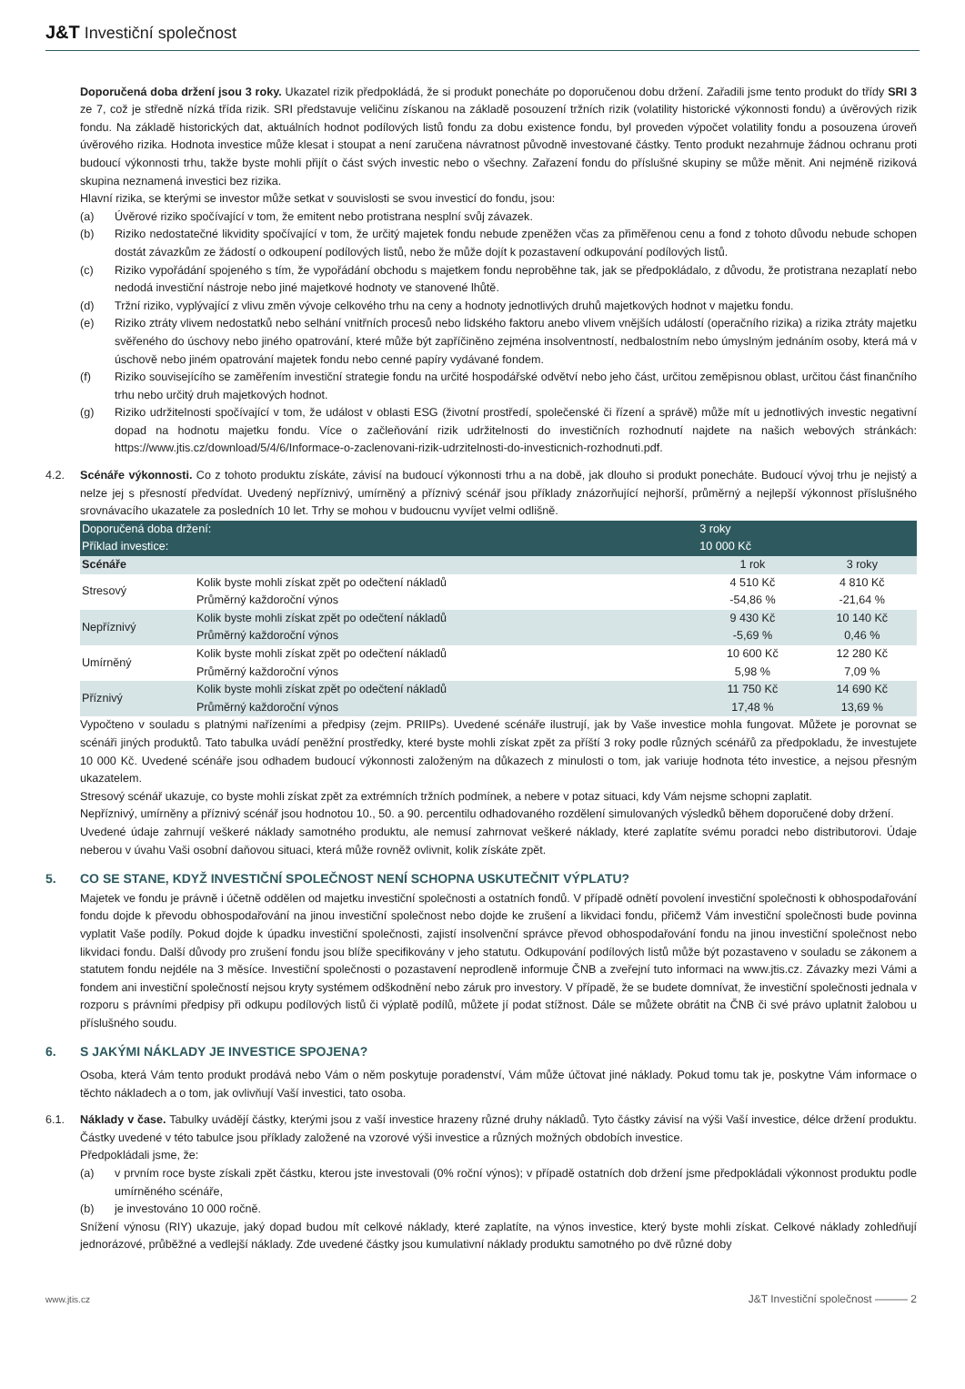J&T Investiční společnost
Doporučená doba držení jsou 3 roky. Ukazatel rizik předpokládá, že si produkt ponecháte po doporučenou dobu držení. Zařadili jsme tento produkt do třídy SRI 3 ze 7, což je středně nízká třída rizik. SRI představuje veličinu získanou na základě posouzení tržních rizik (volatility historické výkonnosti fondu) a úvěrových rizik fondu. Na základě historických dat, aktuálních hodnot podílových listů fondu za dobu existence fondu, byl proveden výpočet volatility fondu a posouzena úroveň úvěrového rizika. Hodnota investice může klesat i stoupat a není zaručena návratnost původně investované částky. Tento produkt nezahrnuje žádnou ochranu proti budoucí výkonnosti trhu, takže byste mohli přijít o část svých investic nebo o všechny. Zařazení fondu do příslušné skupiny se může měnit. Ani nejméně riziková skupina neznamená investici bez rizika.
Hlavní rizika, se kterými se investor může setkat v souvislosti se svou investicí do fondu, jsou:
(a) Úvěrové riziko spočívající v tom, že emitent nebo protistrana nesplní svůj závazek.
(b) Riziko nedostatečné likvidity spočívající v tom, že určitý majetek fondu nebude zpeněžen včas za přiměřenou cenu a fond z tohoto důvodu nebude schopen dostát závazkům ze žádostí o odkoupení podílových listů, nebo že může dojít k pozastavení odkupování podílových listů.
(c) Riziko vypořádání spojeného s tím, že vypořádání obchodu s majetkem fondu neproběhne tak, jak se předpokládalo, z důvodu, že protistrana nezaplatí nebo nedodá investiční nástroje nebo jiné majetkové hodnoty ve stanovené lhůtě.
(d) Tržní riziko, vyplývající z vlivu změn vývoje celkového trhu na ceny a hodnoty jednotlivých druhů majetkových hodnot v majetku fondu.
(e) Riziko ztráty vlivem nedostatků nebo selhání vnitřních procesů nebo lidského faktoru anebo vlivem vnějších událostí (operačního rizika) a rizika ztráty majetku svěřeného do úschovy nebo jiného opatrování, které může být zapříčiněno zejména insolventností, nedbalostním nebo úmyslným jednáním osoby, která má v úschově nebo jiném opatrování majetek fondu nebo cenné papíry vydávané fondem.
(f) Riziko souvisejícího se zaměřením investiční strategie fondu na určité hospodářské odvětví nebo jeho část, určitou zeměpisnou oblast, určitou část finančního trhu nebo určitý druh majetkových hodnot.
(g) Riziko udržitelnosti spočívající v tom, že událost v oblasti ESG (životní prostředí, společenské či řízení a správě) může mít u jednotlivých investic negativní dopad na hodnotu majetku fondu. Více o začleňování rizik udržitelnosti do investičních rozhodnutí najdete na našich webových stránkách: https://www.jtis.cz/download/5/4/6/Informace-o-zaclenovani-rizik-udrzitelnosti-do-investicnich-rozhodnuti.pdf.
4.2. Scénáře výkonnosti. Co z tohoto produktu získáte, závisí na budoucí výkonnosti trhu a na době, jak dlouho si produkt ponecháte. Budoucí vývoj trhu je nejistý a nelze jej s přesností předvídat. Uvedený nepříznivý, umírněný a příznivý scénář jsou příklady znázorňující nejhorší, průměrný a nejlepší výkonnost příslušného srovnávacího ukazatele za posledních 10 let. Trhy se mohou v budoucnu vyvíjet velmi odlišně.
| Doporučená doba držení: Příklad investice: | | 3 roky 10 000 Kč | |
| Scénáře | | 1 rok | 3 roky |
| Stresový | Kolik byste mohli získat zpět po odečtení nákladů | 4 510 Kč | 4 810 Kč |
| | Průměrný každoroční výnos | -54,86 % | -21,64 % |
| Nepříznivý | Kolik byste mohli získat zpět po odečtení nákladů | 9 430 Kč | 10 140 Kč |
| | Průměrný každoroční výnos | -5,69 % | 0,46 % |
| Umírněný | Kolik byste mohli získat zpět po odečtení nákladů | 10 600 Kč | 12 280 Kč |
| | Průměrný každoroční výnos | 5,98 % | 7,09 % |
| Příznivý | Kolik byste mohli získat zpět po odečtení nákladů | 11 750 Kč | 14 690 Kč |
| | Průměrný každoroční výnos | 17,48 % | 13,69 % |
Vypočteno v souladu s platnými nařízeními a předpisy (zejm. PRIIPs). Uvedené scénáře ilustrují, jak by Vaše investice mohla fungovat. Můžete je porovnat se scénáři jiných produktů. Tato tabulka uvádí peněžní prostředky, které byste mohli získat zpět za příští 3 roky podle různých scénářů za předpokladu, že investujete 10 000 Kč. Uvedené scénáře jsou odhadem budoucí výkonnosti založeným na důkazech z minulosti o tom, jak variuje hodnota této investice, a nejsou přesným ukazatelem.
Stresový scénář ukazuje, co byste mohli získat zpět za extrémních tržních podmínek, a nebere v potaz situaci, kdy Vám nejsme schopni zaplatit.
Nepříznivý, umírněny a příznivý scénář jsou hodnotou 10., 50. a 90. percentilu odhadovaného rozdělení simulovaných výsledků během doporučené doby držení.
Uvedené údaje zahrnují veškeré náklady samotného produktu, ale nemusí zahrnovat veškeré náklady, které zaplatíte svému poradci nebo distributorovi. Údaje neberou v úvahu Vaši osobní daňovou situaci, která může rovněž ovlivnit, kolik získáte zpět.
5. CO SE STANE, KDYŽ INVESTIČNÍ SPOLEČNOST NENÍ SCHOPNA USKUTEČNIT VÝPLATU?
Majetek ve fondu je právně i účetně oddělen od majetku investiční společnosti a ostatních fondů. V případě odnětí povolení investiční společnosti k obhospodařování fondu dojde k převodu obhospodařování na jinou investiční společnost nebo dojde ke zrušení a likvidaci fondu, přičemž Vám investiční společnosti bude povinna vyplatit Vaše podíly. Pokud dojde k úpadku investiční společnosti, zajistí insolvenční správce převod obhospodařování fondu na jinou investiční společnost nebo likvidaci fondu. Další důvody pro zrušení fondu jsou blíže specifikovány v jeho statutu. Odkupování podílových listů může být pozastaveno v souladu se zákonem a statutem fondu nejdéle na 3 měsíce. Investiční společnosti o pozastavení neprodleně informuje ČNB a zveřejní tuto informaci na www.jtis.cz. Závazky mezi Vámi a fondem ani investiční společností nejsou kryty systémem odškodnění nebo záruk pro investory. V případě, že se budete domnívat, že investiční společnosti jednala v rozporu s právními předpisy při odkupu podílových listů či výplatě podílů, můžete jí podat stížnost. Dále se můžete obrátit na ČNB či své právo uplatnit žalobou u příslušného soudu.
6. S JAKÝMI NÁKLADY JE INVESTICE SPOJENA?
Osoba, která Vám tento produkt prodává nebo Vám o něm poskytuje poradenství, Vám může účtovat jiné náklady. Pokud tomu tak je, poskytne Vám informace o těchto nákladech a o tom, jak ovlivňují Vaší investici, tato osoba.
6.1. Náklady v čase. Tabulky uvádějí částky, kterými jsou z vaší investice hrazeny různé druhy nákladů. Tyto částky závisí na výši Vaší investice, délce držení produktu. Částky uvedené v této tabulce jsou příklady založené na vzorové výši investice a různých možných obdobích investice.
Předpokládali jsme, že:
(a) v prvním roce byste získali zpět částku, kterou jste investovali (0% roční výnos); v případě ostatních dob držení jsme předpokládali výkonnost produktu podle umírněného scénáře,
(b) je investováno 10 000 ročně.
Snížení výnosu (RIY) ukazuje, jaký dopad budou mít celkové náklady, které zaplatíte, na výnos investice, který byste mohli získat. Celkové náklady zohledňují jednorázové, průběžné a vedlejší náklady. Zde uvedené částky jsou kumulativní náklady produktu samotného po dvě různé doby
www.jtis.cz J&T Investiční společnost ——— 2